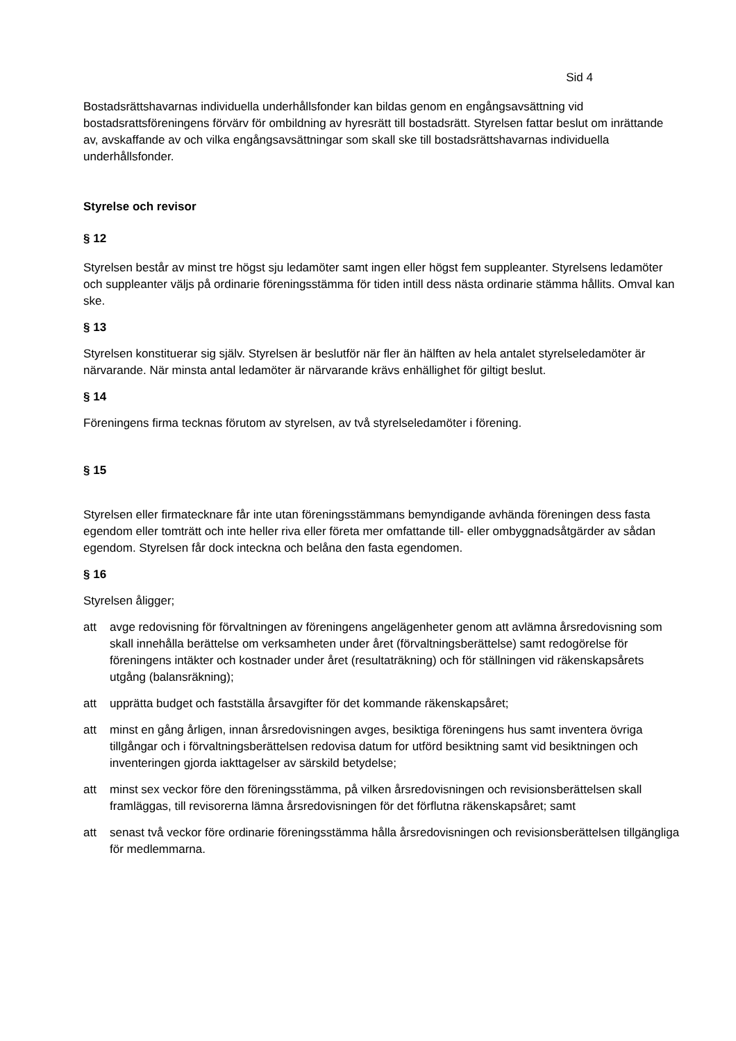Sid 4
Bostadsrättshavarnas individuella underhållsfonder kan bildas genom en engångsavsättning vid bostadsrattsföreningens förvärv för ombildning av hyresrätt till bostadsrätt. Styrelsen fattar beslut om inrättande av, avskaffande av och vilka engångsavsättningar som skall ske till bostadsrättshavarnas individuella underhållsfonder.
Styrelse och revisor
§ 12
Styrelsen består av minst tre högst sju ledamöter samt ingen eller högst fem suppleanter. Styrelsens ledamöter och suppleanter väljs på ordinarie föreningsstämma för tiden intill dess nästa ordinarie stämma hållits. Omval kan ske.
§ 13
Styrelsen konstituerar sig själv. Styrelsen är beslutför när fler än hälften av hela antalet styrelseledamöter är närvarande. När minsta antal ledamöter är närvarande krävs enhällighet för giltigt beslut.
§ 14
Föreningens firma tecknas förutom av styrelsen, av två styrelseledamöter i förening.
§ 15
Styrelsen eller firmatecknare får inte utan föreningsstämmans bemyndigande avhända föreningen dess fasta egendom eller tomträtt och inte heller riva eller företa mer omfattande till- eller ombyggnadsåtgärder av sådan egendom. Styrelsen får dock inteckna och belåna den fasta egendomen.
§ 16
Styrelsen åligger;
att avge redovisning för förvaltningen av föreningens angelägenheter genom att avlämna årsredovisning som skall innehålla berättelse om verksamheten under året (förvaltningsberättelse) samt redogörelse för föreningens intäkter och kostnader under året (resultaträkning) och för ställningen vid räkenskapsårets utgång (balansräkning);
att upprätta budget och fastställa årsavgifter för det kommande räkenskapsåret;
att minst en gång årligen, innan årsredovisningen avges, besiktiga föreningens hus samt inventera övriga tillgångar och i förvaltningsberättelsen redovisa datum for utförd besiktning samt vid besiktningen och inventeringen gjorda iakttagelser av särskild betydelse;
att minst sex veckor före den föreningsstämma, på vilken årsredovisningen och revisionsberättelsen skall framläggas, till revisorerna lämna årsredovisningen för det förflutna räkenskapsåret; samt
att senast två veckor före ordinarie föreningsstämma hålla årsredovisningen och revisionsberättelsen tillgängliga för medlemmarna.